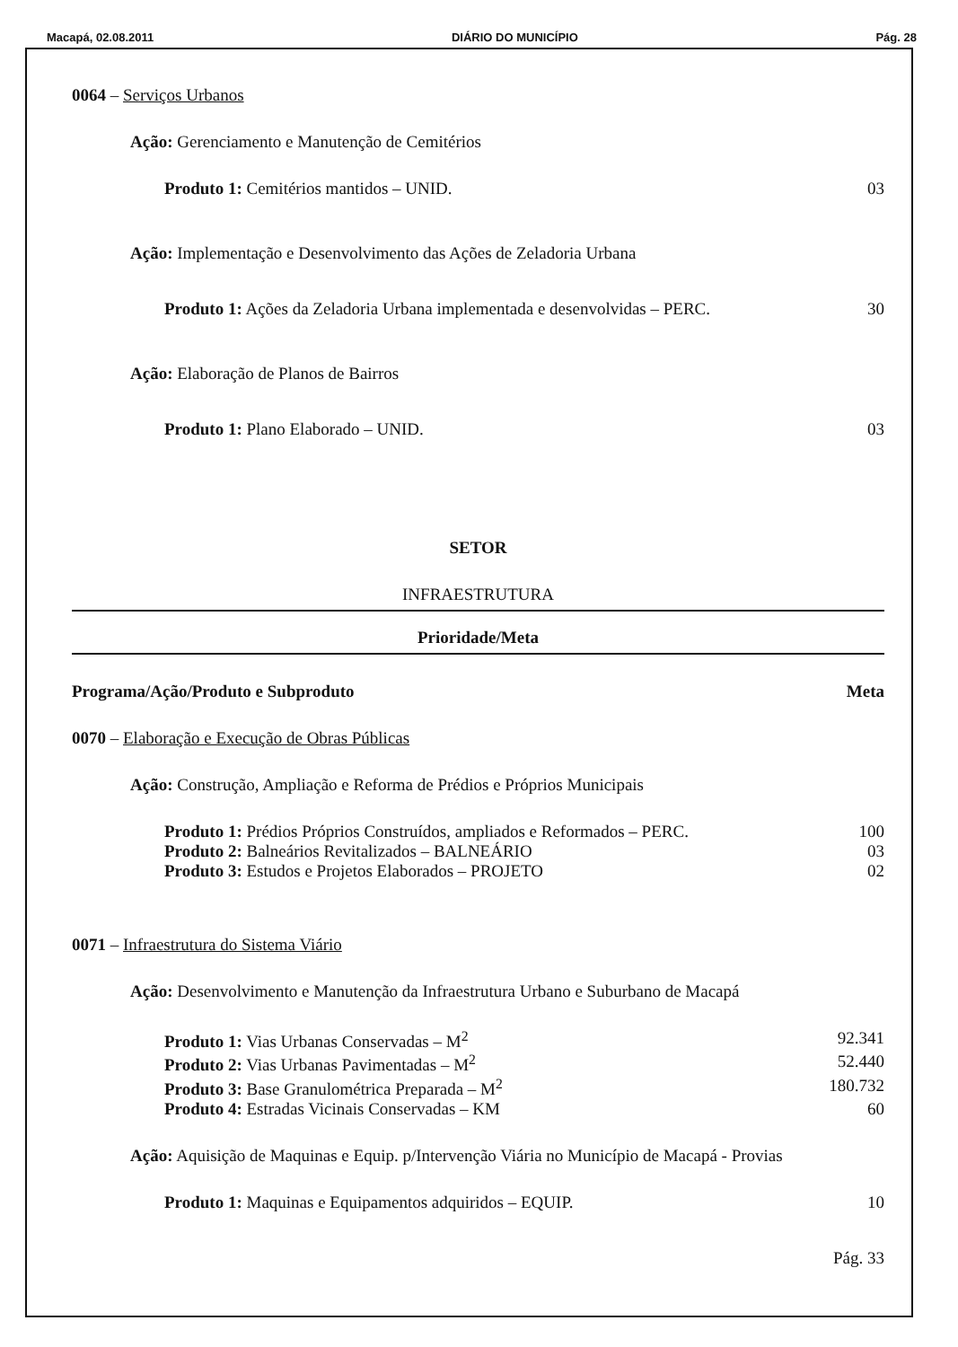Macapá, 02.08.2011 DIÁRIO DO MUNICÍPIO Pág. 28
0064 – Serviços Urbanos
Ação: Gerenciamento e Manutenção de Cemitérios
Produto 1: Cemitérios mantidos – UNID. 03
Ação: Implementação e Desenvolvimento das Ações de Zeladoria Urbana
Produto 1: Ações da Zeladoria Urbana implementada e desenvolvidas – PERC. 30
Ação: Elaboração de Planos de Bairros
Produto 1: Plano Elaborado – UNID. 03
SETOR
INFRAESTRUTURA
Prioridade/Meta
Programa/Ação/Produto e Subproduto Meta
0070 – Elaboração e Execução de Obras Públicas
Ação: Construção, Ampliação e Reforma de Prédios e Próprios Municipais
Produto 1: Prédios Próprios Construídos, ampliados e Reformados – PERC. 100
Produto 2: Balneários Revitalizados – BALNEÁRIO 03
Produto 3: Estudos e Projetos Elaborados – PROJETO 02
0071 – Infraestrutura do Sistema Viário
Ação: Desenvolvimento e Manutenção da Infraestrutura Urbano e Suburbano de Macapá
Produto 1: Vias Urbanas Conservadas – M<sup>2</sup> 92.341
Produto 2: Vias Urbanas Pavimentadas – M<sup>2</sup> 52.440
Produto 3: Base Granulométrica Preparada – M<sup>2</sup> 180.732
Produto 4: Estradas Vicinais Conservadas – KM 60
Ação: Aquisição de Maquinas e Equip. p/Intervenção Viária no Município de Macapá - Provias
Produto 1: Maquinas e Equipamentos adquiridos – EQUIP. 10
Pág. 33